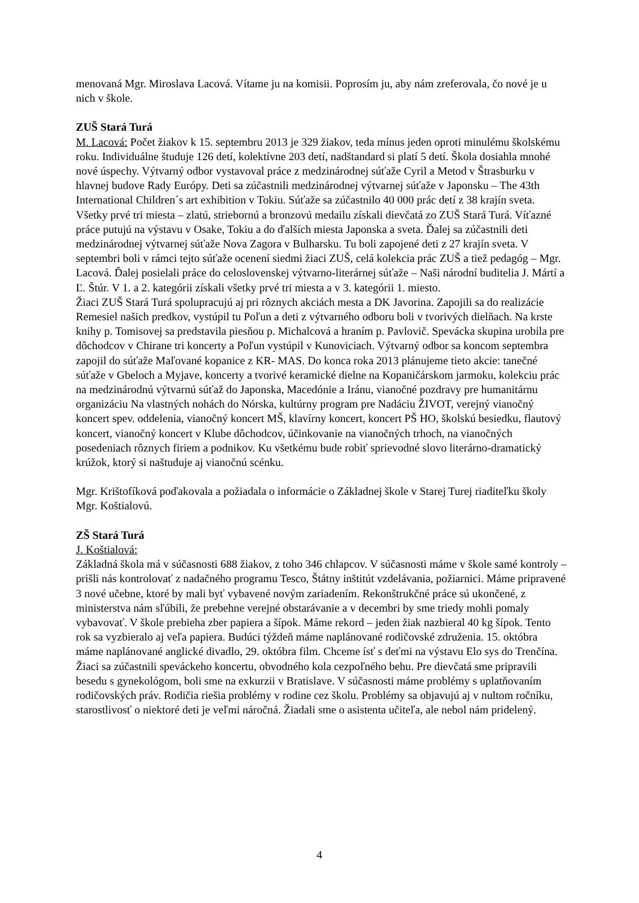menovaná Mgr. Miroslava Lacová. Vítame ju na komisii. Poprosím ju, aby nám zreferovala, čo nové je u nich v škole.
ZUŠ Stará Turá
M. Lacová: Počet žiakov k 15. septembru 2013 je 329 žiakov, teda mínus jeden oproti minulému školskému roku. Individuálne študuje 126 detí, kolektívne 203 detí, nadštandard si platí 5 detí. Škola dosiahla mnohé nové úspechy. Výtvarný odbor vystavoval práce z medzinárodnej súťaže Cyril a Metod v Štrasburku v hlavnej budove Rady Európy. Deti sa zúčastnili medzinárodnej výtvarnej súťaže v Japonsku – The 43th International Children´s art exhibition v Tokiu. Súťaže sa zúčastnilo 40 000 prác detí z 38 krajín sveta. Všetky prvé tri miesta – zlatú, striebornú a bronzovú medailu získali dievčatá zo ZUŠ Stará Turá. Víťazné práce putujú na výstavu v Osake, Tokiu a do ďalších miesta Japonska a sveta. Ďalej sa zúčastnili deti medzinárodnej výtvarnej súťaže Nova Zagora v Bulharsku. Tu boli zapojené deti z 27 krajín sveta. V septembri boli v rámci tejto súťaže ocenení siedmi žiaci ZUŠ, celá kolekcia prác ZUŠ a tiež pedagóg – Mgr. Lacová. Ďalej posielali práce do celoslovenskej výtvarno-literárnej súťaže – Naši národní buditelia J. Mártí a Ľ. Štúr. V 1. a 2. kategórii získali všetky prvé tri miesta a v 3. kategórii 1. miesto.
Žiaci ZUŠ Stará Turá spolupracujú aj pri rôznych akciách mesta a DK Javorina. Zapojili sa do realizácie Remesiel našich predkov, vystúpil tu Poľun a deti z výtvarného odboru boli v tvorivých dielňach. Na krste knihy p. Tomisovej sa predstavila piesňou p. Michalcová a hraním p. Pavlovič. Spevácka skupina urobila pre dôchodcov v Chirane tri koncerty a Poľun vystúpil v Kunoviciach. Výtvarný odbor sa koncom septembra zapojil do súťaže Maľované kopanice z KR- MAS. Do konca roka 2013 plánujeme tieto akcie: tanečné súťaže v Gbeloch a Myjave, koncerty a tvorivé keramické dielne na Kopaničárskom jarmoku, kolekciu prác na medzinárodnú výtvarnú súťaž do Japonska, Macedónie a Iránu, vianočné pozdravy pre humanitárnu organizáciu Na vlastných nohách do Nórska, kultúrny program pre Nadáciu ŽIVOT, verejný vianočný koncert spev. oddelenia, vianočný koncert MŠ, klavírny koncert, koncert PŠ HO, školskú besiedku, flautový koncert, vianočný koncert v Klube dôchodcov, účinkovanie na vianočných trhoch, na vianočných posedeniach rôznych firiem a podnikov. Ku všetkému bude robiť sprievodné slovo literárno-dramatický krúžok, ktorý si naštuduje aj vianočnú scénku.
Mgr. Krištofíková poďakovala a požiadala o informácie o Základnej škole v Starej Turej riaditeľku školy Mgr. Koštialovú.
ZŠ Stará Turá
J. Koštialová:
Základná škola má v súčasnosti 688 žiakov, z toho 346 chlapcov. V súčasnosti máme v škole samé kontroly – prišli nás kontrolovať z nadačného programu Tesco, Štátny inštitút vzdelávania, požiarnici. Máme pripravené 3 nové učebne, ktoré by mali byť vybavené novým zariadením. Rekonštrukčné práce sú ukončené, z ministerstva nám sľúbili, že prebehne verejné obstarávanie a v decembri by sme triedy mohli pomaly vybavovať. V škole prebieha zber papiera a šípok. Máme rekord – jeden žiak nazbieral 40 kg šípok. Tento rok sa vyzbieralo aj veľa papiera. Budúci týždeň máme naplánované rodičovské združenia. 15. októbra máme naplánované anglické divadlo, 29. októbra film. Chceme ísť s deťmi na výstavu Elo sys do Trenčína. Žiaci sa zúčastnili speváckeho koncertu, obvodného kola cezpoľného behu. Pre dievčatá sme pripravili besedu s gynekológom, boli sme na exkurzii v Bratislave. V súčasnosti máme problémy s uplatňovaním rodičovských práv. Rodičia riešia problémy v rodine cez školu. Problémy sa objavujú aj v nultom ročníku, starostlivosť o niektoré deti je veľmi náročná. Žiadali sme o asistenta učiteľa, ale nebol nám pridelený.
4